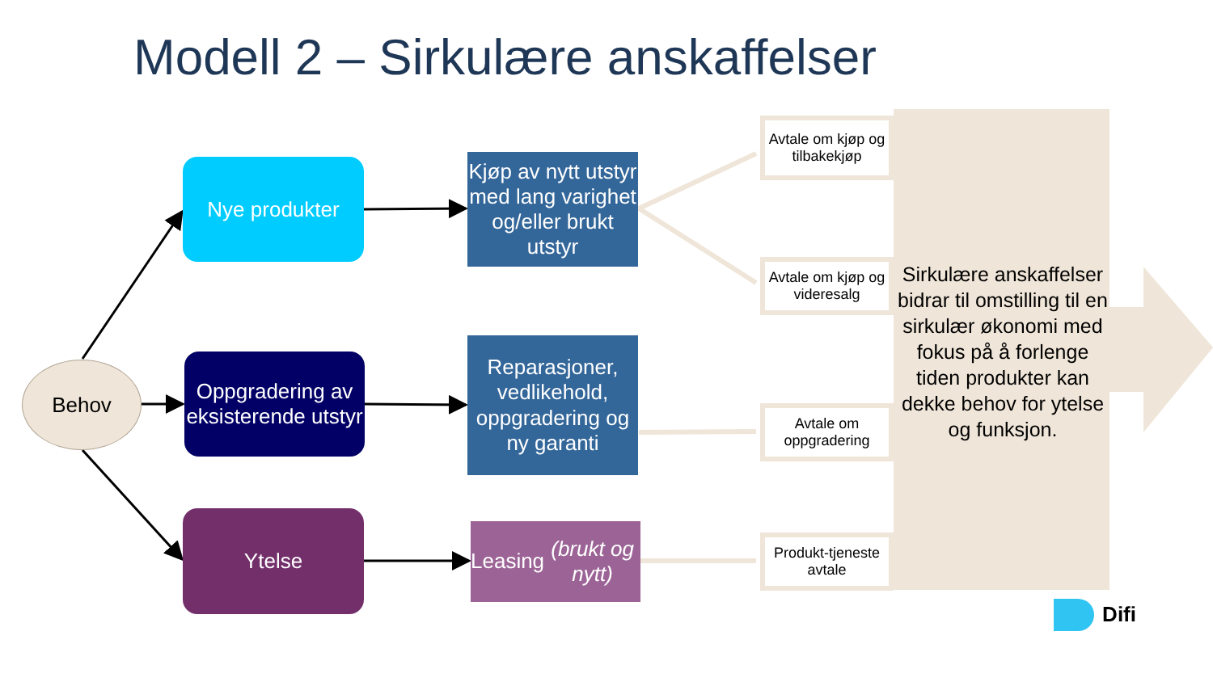Modell 2 – Sirkulære anskaffelser
Behov
Nye produkter
Oppgradering av eksisterende utstyr
Ytelse
Kjøp av nytt utstyr med lang varighet og/eller brukt utstyr
Reparasjoner, vedlikehold, oppgradering og ny garanti
Leasing
(brukt og nytt)
Avtale om kjøp og tilbakekjøp
Avtale om kjøp og videresalg
Avtale om oppgradering
Produkt-tjeneste avtale
Sirkulære anskaffelser bidrar til omstilling til en sirkulær økonomi med fokus på å forlenge tiden produkter kan dekke behov for ytelse og funksjon.
Difi